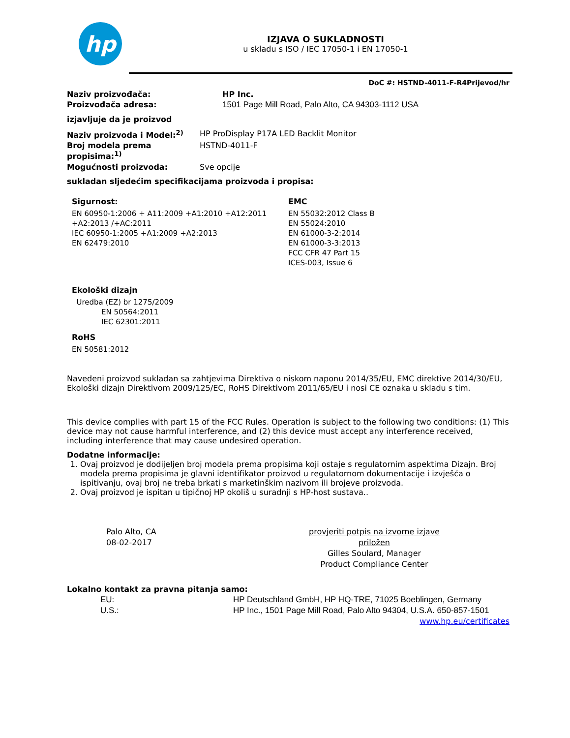hp
IZJAVA O SUKLADNOSTI
u skladu s ISO / IEC 17050-1 i EN 17050-1
DoC #: HSTND-4011-F-R4Prijevod/hr
Naziv proizvođača: HP Inc.
Proizvođača adresa: 1501 Page Mill Road, Palo Alto, CA 94303-1112 USA
izjavljuje da je proizvod
Naziv proizvoda i Model:<sup>2)</sup> HP ProDisplay P17A LED Backlit Monitor
Broj modela prema propisima:<sup>1)</sup> HSTND-4011-F
Mogućnosti proizvoda: Sve opcije
sukladan sljedećim specifikacijama proizvoda i propisa:
Sigurnost:
EN 60950-1:2006 + A11:2009 +A1:2010 +A12:2011 +A2:2013 /+AC:2011
IEC 60950-1:2005 +A1:2009 +A2:2013
EN 62479:2010
EMC
EN 55032:2012 Class B
EN 55024:2010
EN 61000-3-2:2014
EN 61000-3-3:2013
FCC CFR 47 Part 15
ICES-003, Issue 6
Ekološki dizajn
Uredba (EZ) br 1275/2009
EN 50564:2011
IEC 62301:2011
RoHS
EN 50581:2012
Navedeni proizvod sukladan sa zahtjevima Direktiva o niskom naponu 2014/35/EU, EMC direktive 2014/30/EU, Ekološki dizajn Direktivom 2009/125/EC, RoHS Direktivom 2011/65/EU i nosi CE oznaka u skladu s tim.
This device complies with part 15 of the FCC Rules. Operation is subject to the following two conditions: (1) This device may not cause harmful interference, and (2) this device must accept any interference received, including interference that may cause undesired operation.
Dodatne informacije:
1. Ovaj proizvod je dodijeljen broj modela prema propisima koji ostaje s regulatornim aspektima Dizajn. Broj modela prema propisima je glavni identifikator proizvod u regulatornom dokumentacije i izvješća o ispitivanju, ovaj broj ne treba brkati s marketinškim nazivom ili brojeve proizvoda.
2. Ovaj proizvod je ispitan u tipičnoj HP okoliš u suradnji s HP-host sustava..
Palo Alto, CA
08-02-2017
provjeriti potpis na izvorne izjave priložen
Gilles Soulard, Manager
Product Compliance Center
Lokalno kontakt za pravna pitanja samo:
EU: HP Deutschland GmbH, HP HQ-TRE, 71025 Boeblingen, Germany
U.S.: HP Inc., 1501 Page Mill Road, Palo Alto 94304, U.S.A. 650-857-1501
www.hp.eu/certificates